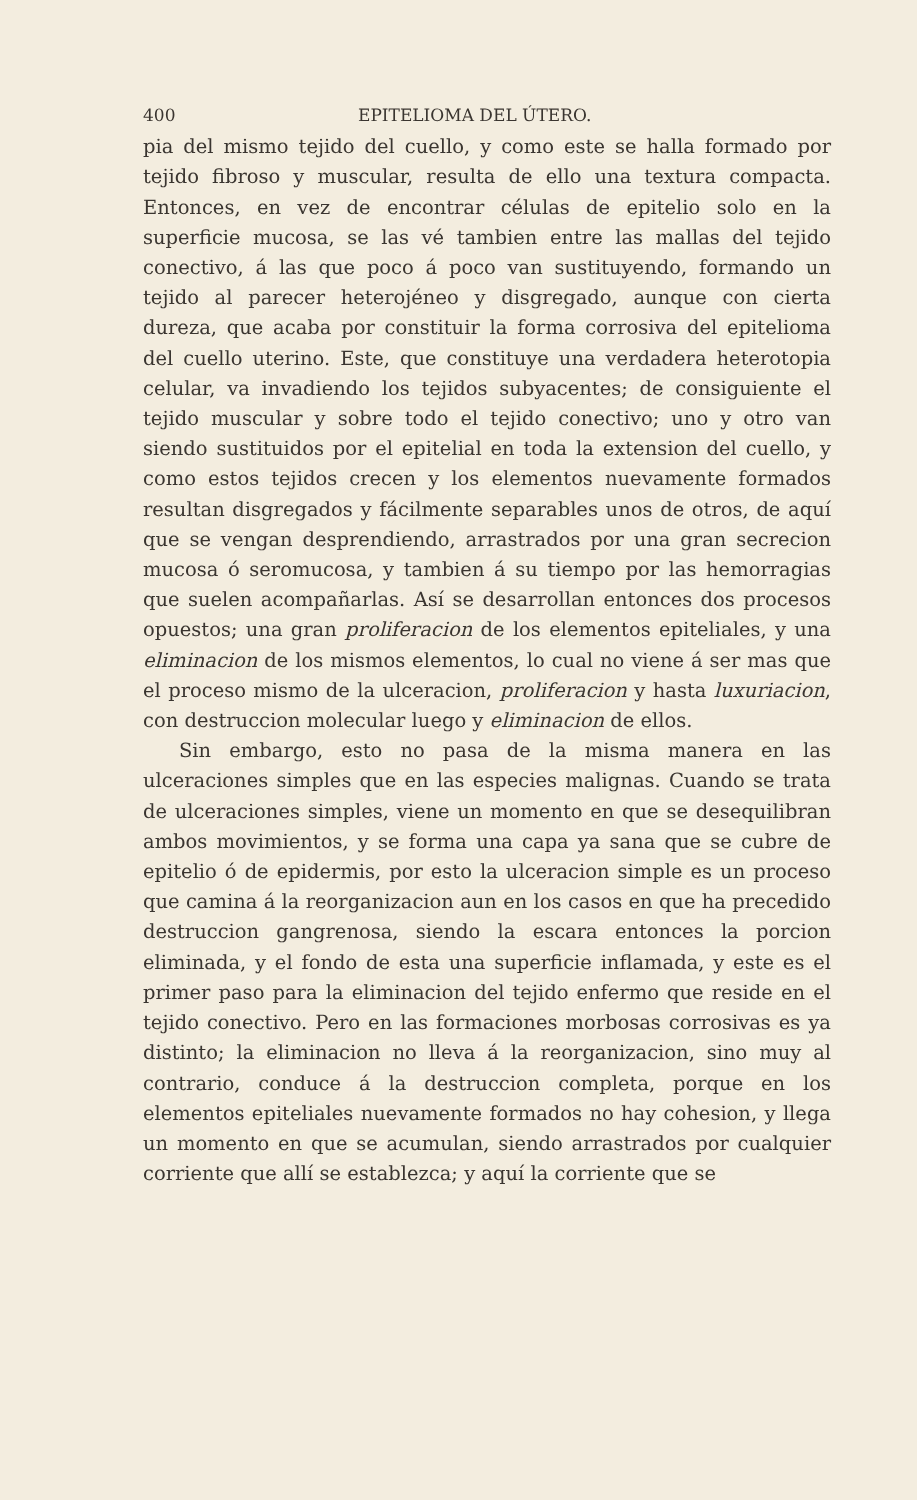400 EPITELIOMA DEL ÚTERO.
pia del mismo tejido del cuello, y como este se halla formado por tejido fibroso y muscular, resulta de ello una textura compacta. Entonces, en vez de encontrar células de epitelio solo en la superficie mucosa, se las vé tambien entre las mallas del tejido conectivo, á las que poco á poco van sustituyendo, formando un tejido al parecer heterojéneo y disgregado, aunque con cierta dureza, que acaba por constituir la forma corrosiva del epitelioma del cuello uterino. Este, que constituye una verdadera heterotopia celular, va invadiendo los tejidos subyacentes; de consiguiente el tejido muscular y sobre todo el tejido conectivo; uno y otro van siendo sustituidos por el epitelial en toda la extension del cuello, y como estos tejidos crecen y los elementos nuevamente formados resultan disgregados y fácilmente separables unos de otros, de aquí que se vengan desprendiendo, arrastrados por una gran secrecion mucosa ó seromucosa, y tambien á su tiempo por las hemorragias que suelen acompañarlas. Así se desarrollan entonces dos procesos opuestos; una gran proliferacion de los elementos epiteliales, y una eliminacion de los mismos elementos, lo cual no viene á ser mas que el proceso mismo de la ulceracion, proliferacion y hasta luxuriacion, con destruccion molecular luego y eliminacion de ellos.
Sin embargo, esto no pasa de la misma manera en las ulceraciones simples que en las especies malignas. Cuando se trata de ulceraciones simples, viene un momento en que se desequilibran ambos movimientos, y se forma una capa ya sana que se cubre de epitelio ó de epidermis, por esto la ulceracion simple es un proceso que camina á la reorganizacion aun en los casos en que ha precedido destruccion gangrenosa, siendo la escara entonces la porcion eliminada, y el fondo de esta una superficie inflamada, y este es el primer paso para la eliminacion del tejido enfermo que reside en el tejido conectivo. Pero en las formaciones morbosas corrosivas es ya distinto; la eliminacion no lleva á la reorganizacion, sino muy al contrario, conduce á la destruccion completa, porque en los elementos epiteliales nuevamente formados no hay cohesion, y llega un momento en que se acumulan, siendo arrastrados por cualquier corriente que allí se establezca; y aquí la corriente que se